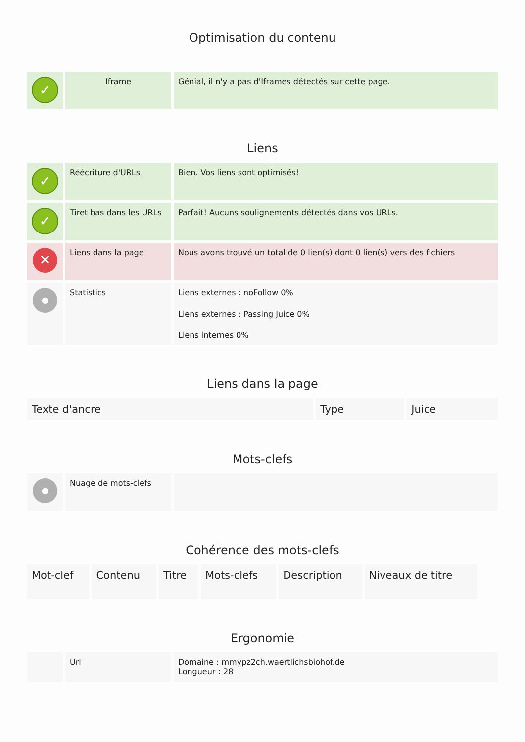Optimisation du contenu
| ✓ | Iframe | Génial, il n'y a pas d'Iframes détectés sur cette page. |
Liens
| ✓ | Réécriture d'URLs | Bien. Vos liens sont optimisés! |
| ✓ | Tiret bas dans les URLs | Parfait! Aucuns soulignements détectés dans vos URLs. |
| ✕ | Liens dans la page | Nous avons trouvé un total de 0 lien(s) dont 0 lien(s) vers des fichiers |
| ● | Statistics | Liens externes : noFollow 0% Liens externes : Passing Juice 0% Liens internes 0% |
Liens dans la page
| Texte d'ancre | Type | Juice |
| --- | --- | --- |
Mots-clefs
| ● | Nuage de mots-clefs | |
Cohérence des mots-clefs
| Mot-clef | Contenu | Titre | Mots-clefs | Description | Niveaux de titre |
| --- | --- | --- | --- | --- | --- |
Ergonomie
| | Url | Domaine : mmypz2ch.waertlichsbiohof.de Longueur : 28 |